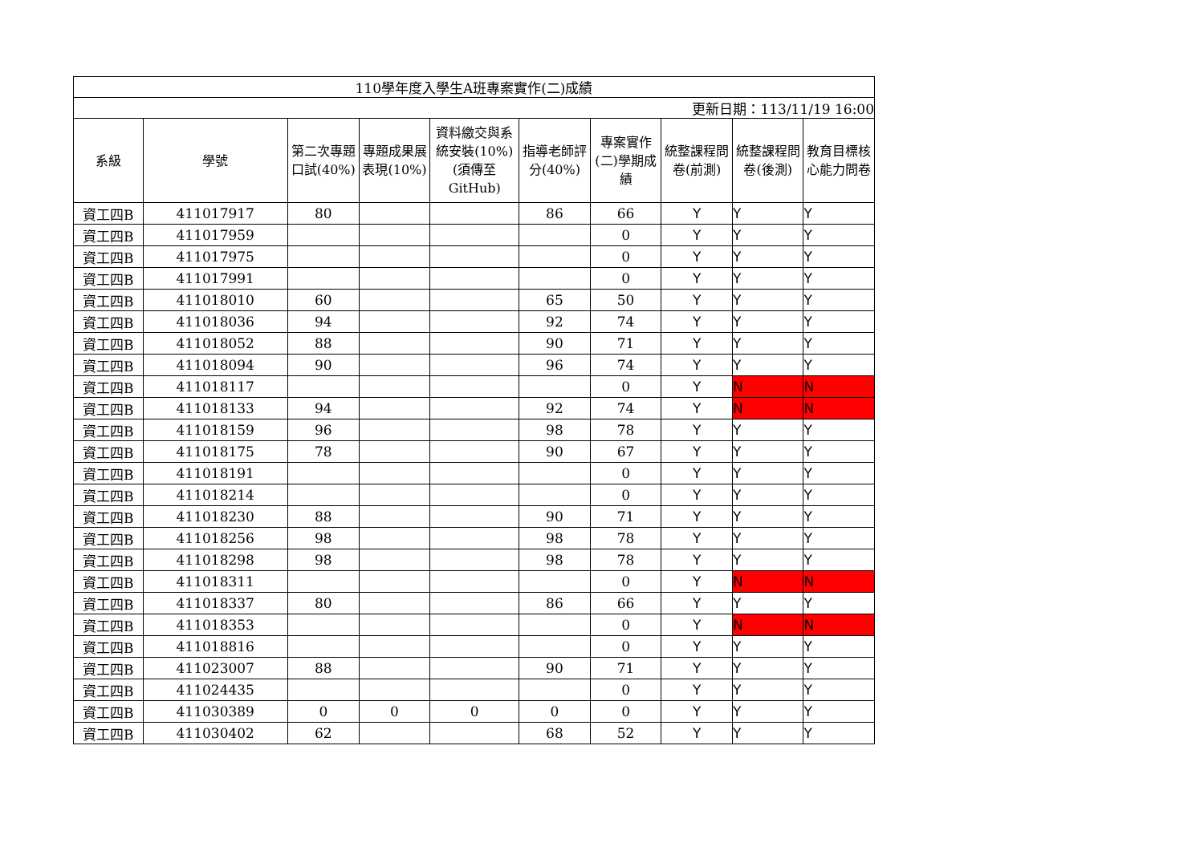| 110學年度入學生A班專案實作(二)成績 | | | | | | | | | |
| 更新日期：113/11/19 16:00 | | | | | | | | | |
| 系級 | 學號 | 第二次專題口試(40%) | 專題成果展表現(10%) | 資料繳交與系統安裝(10%)(須傳至GitHub) | 指導老師評分(40%) | 專案實作(二)學期成績 | 統整課程問卷(前測) | 統整課程問卷(後測) | 教育目標核心能力問卷 |
| 資工四B | 411017917 | 80 | | | 86 | 66 | Y | Y | Y |
| 資工四B | 411017959 | | | | | 0 | Y | Y | Y |
| 資工四B | 411017975 | | | | | 0 | Y | Y | Y |
| 資工四B | 411017991 | | | | | 0 | Y | Y | Y |
| 資工四B | 411018010 | 60 | | | 65 | 50 | Y | Y | Y |
| 資工四B | 411018036 | 94 | | | 92 | 74 | Y | Y | Y |
| 資工四B | 411018052 | 88 | | | 90 | 71 | Y | Y | Y |
| 資工四B | 411018094 | 90 | | | 96 | 74 | Y | Y | Y |
| 資工四B | 411018117 | | | | | 0 | Y | N | N |
| 資工四B | 411018133 | 94 | | | 92 | 74 | Y | N | N |
| 資工四B | 411018159 | 96 | | | 98 | 78 | Y | Y | Y |
| 資工四B | 411018175 | 78 | | | 90 | 67 | Y | Y | Y |
| 資工四B | 411018191 | | | | | 0 | Y | Y | Y |
| 資工四B | 411018214 | | | | | 0 | Y | Y | Y |
| 資工四B | 411018230 | 88 | | | 90 | 71 | Y | Y | Y |
| 資工四B | 411018256 | 98 | | | 98 | 78 | Y | Y | Y |
| 資工四B | 411018298 | 98 | | | 98 | 78 | Y | Y | Y |
| 資工四B | 411018311 | | | | | 0 | Y | N | N |
| 資工四B | 411018337 | 80 | | | 86 | 66 | Y | Y | Y |
| 資工四B | 411018353 | | | | | 0 | Y | N | N |
| 資工四B | 411018816 | | | | | 0 | Y | Y | Y |
| 資工四B | 411023007 | 88 | | | 90 | 71 | Y | Y | Y |
| 資工四B | 411024435 | | | | | 0 | Y | Y | Y |
| 資工四B | 411030389 | 0 | 0 | 0 | 0 | 0 | Y | Y | Y |
| 資工四B | 411030402 | 62 | | | 68 | 52 | Y | Y | Y |